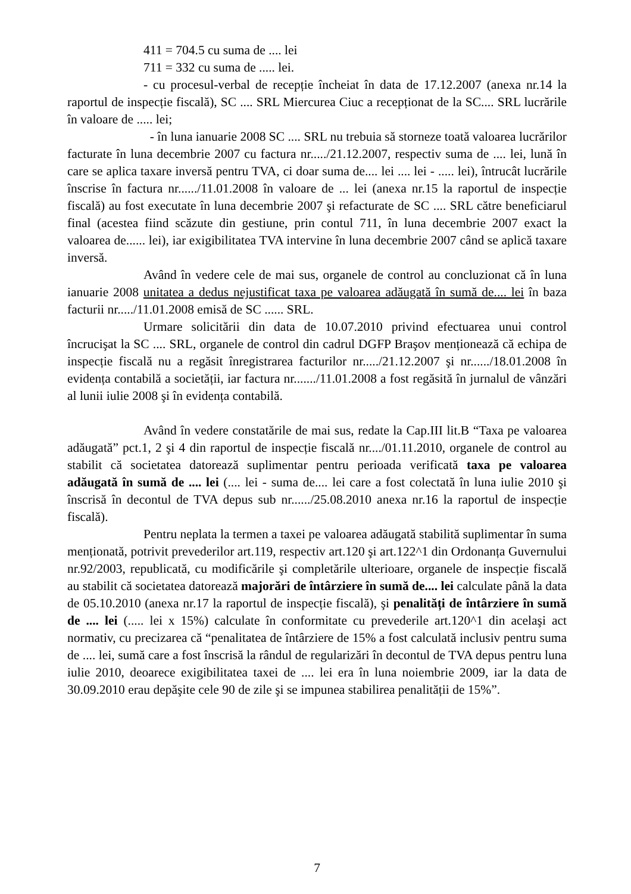411 = 704.5 cu suma de .... lei
711 = 332 cu suma de ..... lei.
- cu procesul-verbal de recepție încheiat în data de 17.12.2007 (anexa nr.14 la raportul de inspecție fiscală), SC .... SRL Miercurea Ciuc a recepționat de la SC.... SRL lucrările în valoare de ..... lei;
- în luna ianuarie 2008 SC .... SRL nu trebuia să storneze toată valoarea lucrărilor facturate în luna decembrie 2007 cu factura nr...../21.12.2007, respectiv suma de .... lei, lună în care se aplica taxare inversă pentru TVA, ci doar suma de.... lei .... lei - ..... lei), întrucât lucrările înscrise în factura nr....../11.01.2008 în valoare de ... lei (anexa nr.15 la raportul de inspecție fiscală) au fost executate în luna decembrie 2007 şi refacturate de SC .... SRL către beneficiarul final (acestea fiind scăzute din gestiune, prin contul 711, în luna decembrie 2007 exact la valoarea de...... lei), iar exigibilitatea TVA intervine în luna decembrie 2007 când se aplică taxare inversă.
Având în vedere cele de mai sus, organele de control au concluzionat că în luna ianuarie 2008 unitatea a dedus nejustificat taxa pe valoarea adăugată în sumă de.... lei în baza facturii nr...../11.01.2008 emisă de SC ...... SRL.
Urmare solicitării din data de 10.07.2010 privind efectuarea unui control încrucişat la SC .... SRL, organele de control din cadrul DGFP Braşov menționează că echipa de inspecție fiscală nu a regăsit înregistrarea facturilor nr...../21.12.2007 şi nr....../18.01.2008 în evidența contabilă a societății, iar factura nr......./11.01.2008 a fost regăsită în jurnalul de vânzări al lunii iulie 2008 şi în evidența contabilă.
Având în vedere constatările de mai sus, redate la Cap.III lit.B “Taxa pe valoarea adăugată” pct.1, 2 şi 4 din raportul de inspecție fiscală nr..../01.11.2010, organele de control au stabilit că societatea datorează suplimentar pentru perioada verificată taxa pe valoarea adăugată în sumă de .... lei (.... lei - suma de.... lei care a fost colectată în luna iulie 2010 şi înscrisă în decontul de TVA depus sub nr....../25.08.2010 anexa nr.16 la raportul de inspecție fiscală).
Pentru neplata la termen a taxei pe valoarea adăugată stabilită suplimentar în suma menționată, potrivit prevederilor art.119, respectiv art.120 şi art.122^1 din Ordonanța Guvernului nr.92/2003, republicată, cu modificările şi completările ulterioare, organele de inspecție fiscală au stabilit că societatea datorează majorări de întârziere în sumă de.... lei calculate până la data de 05.10.2010 (anexa nr.17 la raportul de inspecție fiscală), şi penalități de întârziere în sumă de .... lei (..... lei x 15%) calculate în conformitate cu prevederile art.120^1 din acelaşi act normativ, cu precizarea că “penalitatea de întârziere de 15% a fost calculată inclusiv pentru suma de .... lei, sumă care a fost înscrisă la rândul de regularizări în decontul de TVA depus pentru luna iulie 2010, deoarece exigibilitatea taxei de .... lei era în luna noiembrie 2009, iar la data de 30.09.2010 erau depăşite cele 90 de zile şi se impunea stabilirea penalității de 15%”.
7